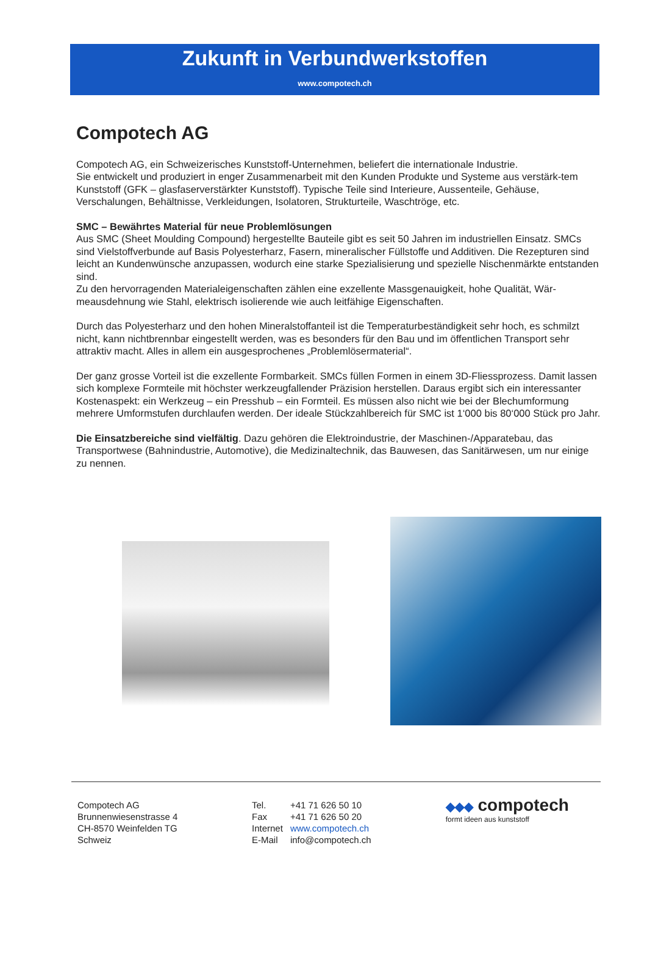Zukunft in Verbundwerkstoffen
www.compotech.ch
Compotech AG
Compotech AG, ein Schweizerisches Kunststoff-Unternehmen, beliefert die internationale Industrie.
Sie entwickelt und produziert in enger Zusammenarbeit mit den Kunden Produkte und Systeme aus verstärk-tem Kunststoff (GFK – glasfaserverstärkter Kunststoff). Typische Teile sind Interieure, Aussenteile, Gehäuse, Verschalungen, Behältnisse, Verkleidungen, Isolatoren, Strukturteile, Waschtröge, etc.
SMC – Bewährtes Material für neue Problemlösungen
Aus SMC (Sheet Moulding Compound) hergestellte Bauteile gibt es seit 50 Jahren im industriellen Einsatz. SMCs sind Vielstoffverbunde auf Basis Polyesterharz, Fasern, mineralischer Füllstoffe und Additiven. Die Rezepturen sind leicht an Kundenwünsche anzupassen, wodurch eine starke Spezialisierung und spezielle Nischenmärkte entstanden sind.
Zu den hervorragenden Materialeigenschaften zählen eine exzellente Massgenauigkeit, hohe Qualität, Wär-meausdehnung wie Stahl, elektrisch isolierende wie auch leitfähige Eigenschaften.
Durch das Polyesterharz und den hohen Mineralstoffanteil ist die Temperaturbeständigkeit sehr hoch, es schmilzt nicht, kann nichtbrennbar eingestellt werden, was es besonders für den Bau und im öffentlichen Transport sehr attraktiv macht. Alles in allem ein ausgesprochenes „Problemlösermaterial“.
Der ganz grosse Vorteil ist die exzellente Formbarkeit. SMCs füllen Formen in einem 3D-Fliessprozess. Damit lassen sich komplexe Formteile mit höchster werkzeugfallender Präzision herstellen. Daraus ergibt sich ein interessanter Kostenaspekt: ein Werkzeug – ein Presshub – ein Formteil. Es müssen also nicht wie bei der Blechumformung mehrere Umformstufen durchlaufen werden. Der ideale Stückzahlbereich für SMC ist 1‘000 bis 80‘000 Stück pro Jahr.
Die Einsatzbereiche sind vielfältig. Dazu gehören die Elektroindustrie, der Maschinen-/Apparatebau, das Transportwese (Bahnindustrie, Automotive), die Medizinaltechnik, das Bauwesen, das Sanitärwesen, um nur einige zu nennen.
Compotech AG
Brunnenwiesenstrasse 4
CH-8570 Weinfelden TG
Schweiz
| Tel. | +41 71 626 50 10 |
| Fax | +41 71 626 50 20 |
| Internet | www.compotech.ch |
| E-Mail | info@compotech.ch |
◆◆◆ compotech
formt ideen aus kunststoff